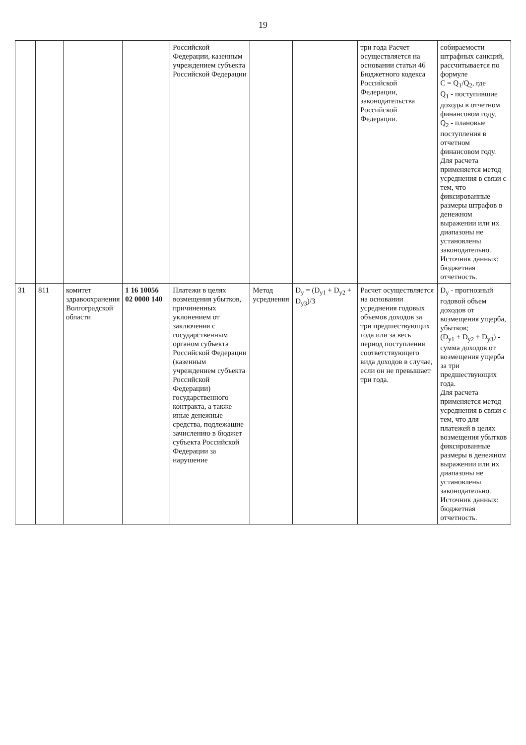19
| | | | | Российской Федерации, казенным учреждением субъекта Российской Федерации | | | три года Расчет осуществляется на основании статьи 46 Бюджетного кодекса Российской Федерации, законодательства Российской Федерации. | собираемости штрафных санкций, рассчитывается по формуле С = Q<sub>1</sub>/Q<sub>2</sub>, где Q<sub>1</sub> - поступившие доходы в отчетном финансовом году, Q<sub>2</sub> - плановые поступления в отчетном финансовом году. Для расчета применяется метод усреднения в связи с тем, что фиксированные размеры штрафов в денежном выражении или их диапазоны не установлены законодательно. Источник данных: бюджетная отчетность. |
| 31 | 811 | комитет здравоохранения Волгоградской области | 1 16 10056 02 0000 140 | Платежи в целях возмещения убытков, причиненных уклонением от заключения с государственным органом субъекта Российской Федерации (казенным учреждением субъекта Российской Федерации) государственного контракта, а также иные денежные средства, подлежащие зачислению в бюджет субъекта Российской Федерации за нарушение | Метод усреднения | D<sub>y</sub> = (D<sub>y1</sub> + D<sub>y2</sub> + D<sub>y3</sub>)/3 | Расчет осуществляется на основании усреднения годовых объемов доходов за три предшествующих года или за весь период поступления соответствующего вида доходов в случае, если он не превышает три года. | D<sub>y</sub> - прогнозный годовой объем доходов от возмещения ущерба, убытков; (D<sub>y1</sub> + D<sub>y2</sub> + D<sub>y3</sub>) - сумма доходов от возмещения ущерба за три предшествующих года. Для расчета применяется метод усреднения в связи с тем, что для платежей в целях возмещения убытков фиксированные размеры в денежном выражении или их диапазоны не установлены законодательно. Источник данных: бюджетная отчетность. |